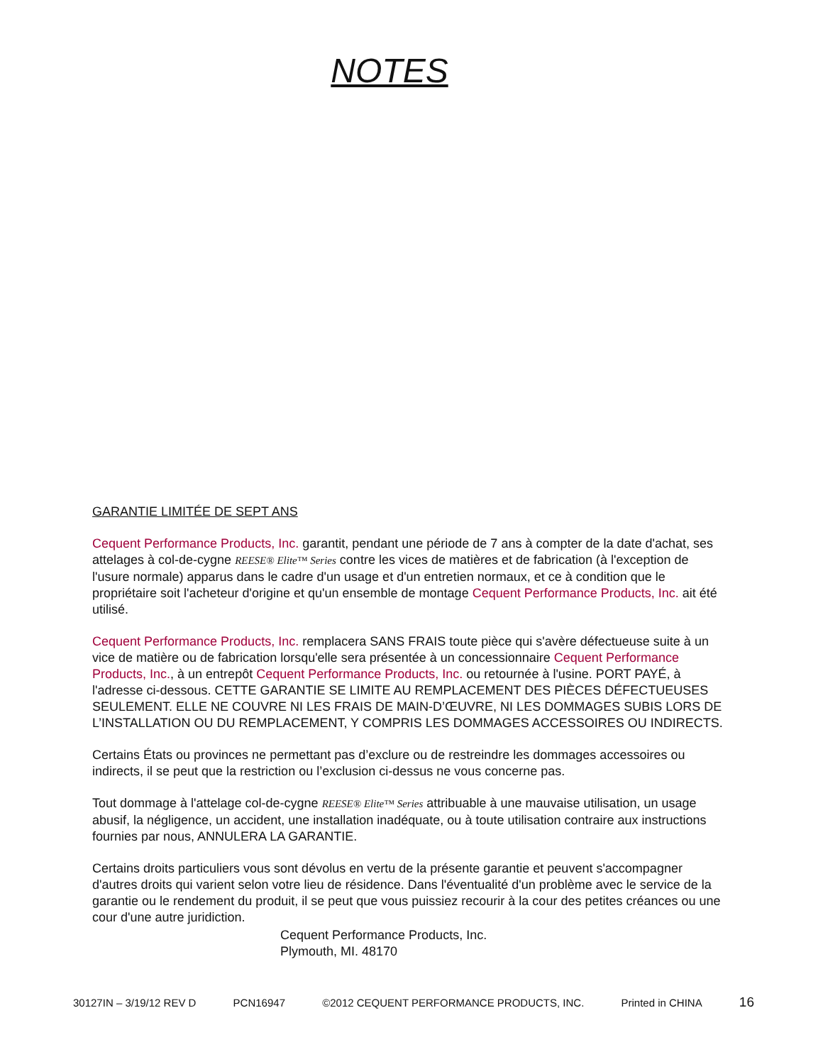NOTES
GARANTIE LIMITÉE DE SEPT ANS
Cequent Performance Products, Inc. garantit, pendant une période de 7 ans à compter de la date d'achat, ses attelages à col-de-cygne REESE® Elite™ Series contre les vices de matières et de fabrication (à l'exception de l'usure normale) apparus dans le cadre d'un usage et d'un entretien normaux, et ce à condition que le propriétaire soit l'acheteur d'origine et qu'un ensemble de montage Cequent Performance Products, Inc. ait été utilisé.
Cequent Performance Products, Inc. remplacera SANS FRAIS toute pièce qui s'avère défectueuse suite à un vice de matière ou de fabrication lorsqu'elle sera présentée à un concessionnaire Cequent Performance Products, Inc., à un entrepôt Cequent Performance Products, Inc. ou retournée à l'usine. PORT PAYÉ, à l'adresse ci-dessous. CETTE GARANTIE SE LIMITE AU REMPLACEMENT DES PIÈCES DÉFECTUEUSES SEULEMENT. ELLE NE COUVRE NI LES FRAIS DE MAIN-D’ŒUVRE, NI LES DOMMAGES SUBIS LORS DE L’INSTALLATION OU DU REMPLACEMENT, Y COMPRIS LES DOMMAGES ACCESSOIRES OU INDIRECTS.
Certains États ou provinces ne permettant pas d’exclure ou de restreindre les dommages accessoires ou indirects, il se peut que la restriction ou l’exclusion ci-dessus ne vous concerne pas.
Tout dommage à l'attelage col-de-cygne REESE® Elite™ Series attribuable à une mauvaise utilisation, un usage abusif, la négligence, un accident, une installation inadéquate, ou à toute utilisation contraire aux instructions fournies par nous, ANNULERA LA GARANTIE.
Certains droits particuliers vous sont dévolus en vertu de la présente garantie et peuvent s'accompagner d'autres droits qui varient selon votre lieu de résidence. Dans l'éventualité d'un problème avec le service de la garantie ou le rendement du produit, il se peut que vous puissiez recourir à la cour des petites créances ou une cour d'une autre juridiction.
Cequent Performance Products, Inc.
Plymouth, MI. 48170
30127IN – 3/19/12 REV D PCN16947 ©2012 CEQUENT PERFORMANCE PRODUCTS, INC. Printed in CHINA 16